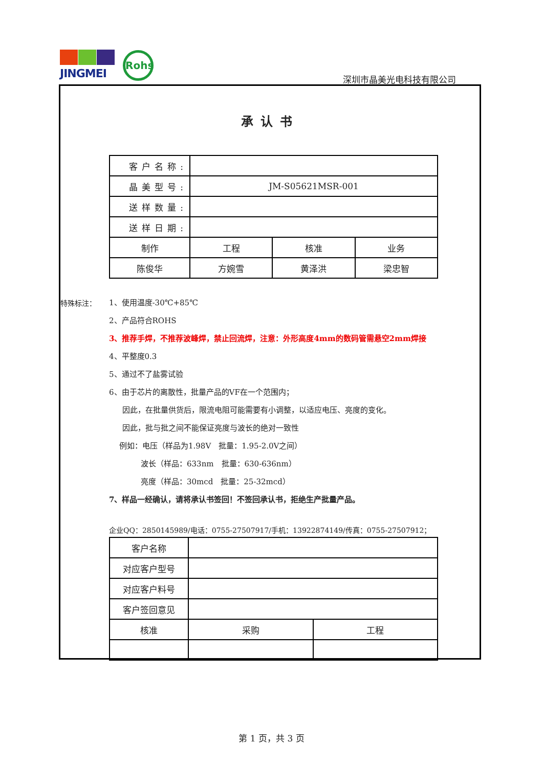JINGMEI Rohs
深圳市晶美光电科技有限公司
承认书
| 客户名称: | | | |
| 晶美型号: | JM-S05621MSR-001 | | |
| 送样数量: | | | |
| 送样日期: | | | |
| 制作 | 工程 | 核准 | 业务 |
| 陈俊华 | 方婉雪 | 黄泽洪 | 梁忠智 |
特殊标注： 1、使用温度-30℃+85℃
2、产品符合ROHS
3、推荐手焊，不推荐波峰焊，禁止回流焊，注意：外形高度4mm的数码管需悬空2mm焊接
4、平整度0.3
5、通过不了盐雾试验
6、由于芯片的离散性，批量产品的VF在一个范围内；
因此，在批量供货后，限流电阻可能需要有小调整，以适应电压、亮度的变化。
因此，批与批之间不能保证亮度与波长的绝对一致性
例如：电压（样品为1.98V　批量：1.95-2.0V之间）
波长（样品：633nm　批量：630-636nm）
亮度（样品：30mcd　批量：25-32mcd）
7、样品一经确认，请将承认书签回！不签回承认书，拒绝生产批量产品。
企业QQ：2850145989/电话：0755-27507917/手机：13922874149/传真：0755-27507912；
| 客户名称 | | |
| 对应客户型号 | | |
| 对应客户料号 | | |
| 客户签回意见 | | |
| 核准 | 采购 | 工程 |
第 1 页，共 3 页